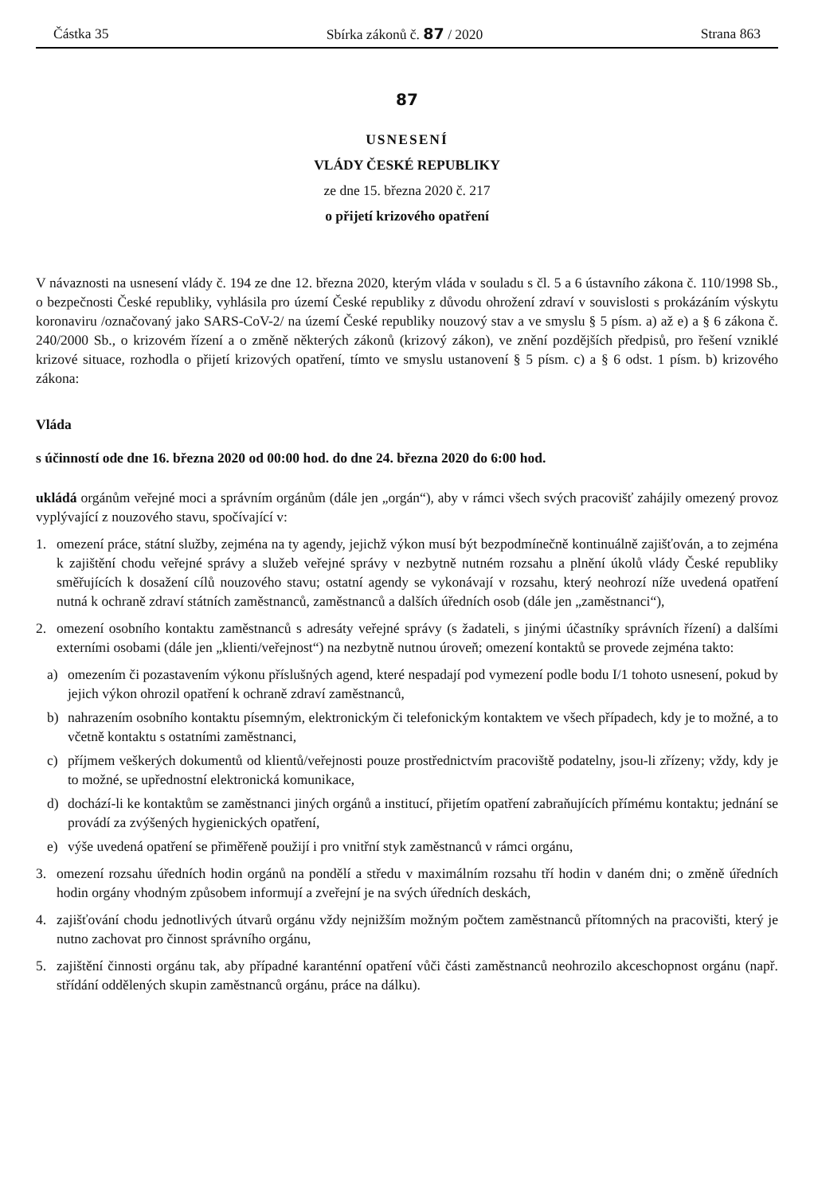Částka 35 Sbírka zákonů č. 87 / 2020 Strana 863
87
USNESENÍ
VLÁDY ČESKÉ REPUBLIKY
ze dne 15. března 2020 č. 217
o přijetí krizového opatření
V návaznosti na usnesení vlády č. 194 ze dne 12. března 2020, kterým vláda v souladu s čl. 5 a 6 ústavního zákona č. 110/1998 Sb., o bezpečnosti České republiky, vyhlásila pro území České republiky z důvodu ohrožení zdraví v souvislosti s prokázáním výskytu koronaviru /označovaný jako SARS-CoV-2/ na území České republiky nouzový stav a ve smyslu § 5 písm. a) až e) a § 6 zákona č. 240/2000 Sb., o krizovém řízení a o změně některých zákonů (krizový zákon), ve znění pozdějších předpisů, pro řešení vzniklé krizové situace, rozhodla o přijetí krizových opatření, tímto ve smyslu ustanovení § 5 písm. c) a § 6 odst. 1 písm. b) krizového zákona:
Vláda
s účinností ode dne 16. března 2020 od 00:00 hod. do dne 24. března 2020 do 6:00 hod.
ukládá orgánům veřejné moci a správním orgánům (dále jen „orgán“), aby v rámci všech svých pracovišť zahájily omezený provoz vyplývající z nouzového stavu, spočívající v:
1. omezení práce, státní služby, zejména na ty agendy, jejichž výkon musí být bezpodmínečně kontinuálně zajišťován, a to zejména k zajištění chodu veřejné správy a služeb veřejné správy v nezbytně nutném rozsahu a plnění úkolů vlády České republiky směřujících k dosažení cílů nouzového stavu; ostatní agendy se vykonávají v rozsahu, který neohrozí níže uvedená opatření nutná k ochraně zdraví státních zaměstnanců, zaměstnanců a dalších úředních osob (dále jen „zaměstnanci“),
2. omezení osobního kontaktu zaměstnanců s adresáty veřejné správy (s žadateli, s jinými účastníky správních řízení) a dalšími externími osobami (dále jen „klienti/veřejnost“) na nezbytně nutnou úroveň; omezení kontaktů se provede zejména takto:
a) omezením či pozastavením výkonu příslušných agend, které nespadají pod vymezení podle bodu I/1 tohoto usnesení, pokud by jejich výkon ohrozil opatření k ochraně zdraví zaměstnanců,
b) nahrazením osobního kontaktu písemným, elektronickým či telefonickým kontaktem ve všech případech, kdy je to možné, a to včetně kontaktu s ostatními zaměstnanci,
c) příjmem veškerých dokumentů od klientů/veřejnosti pouze prostřednictvím pracoviště podatelny, jsou-li zřízeny; vždy, kdy je to možné, se upřednostní elektronická komunikace,
d) dochází-li ke kontaktům se zaměstnanci jiných orgánů a institucí, přijetím opatření zabraňujících přímému kontaktu; jednání se provádí za zvýšených hygienických opatření,
e) výše uvedená opatření se přiměřeně použijí i pro vnitřní styk zaměstnanců v rámci orgánu,
3. omezení rozsahu úředních hodin orgánů na pondělí a středu v maximálním rozsahu tří hodin v daném dni; o změně úředních hodin orgány vhodným způsobem informují a zveřejní je na svých úředních deskách,
4. zajišťování chodu jednotlivých útvarů orgánu vždy nejnižším možným počtem zaměstnanců přítomných na pracovišti, který je nutno zachovat pro činnost správního orgánu,
5. zajištění činnosti orgánu tak, aby případné karanténní opatření vůči části zaměstnanců neohrozilo akceschopnost orgánu (např. střídání oddělených skupin zaměstnanců orgánu, práce na dálku).